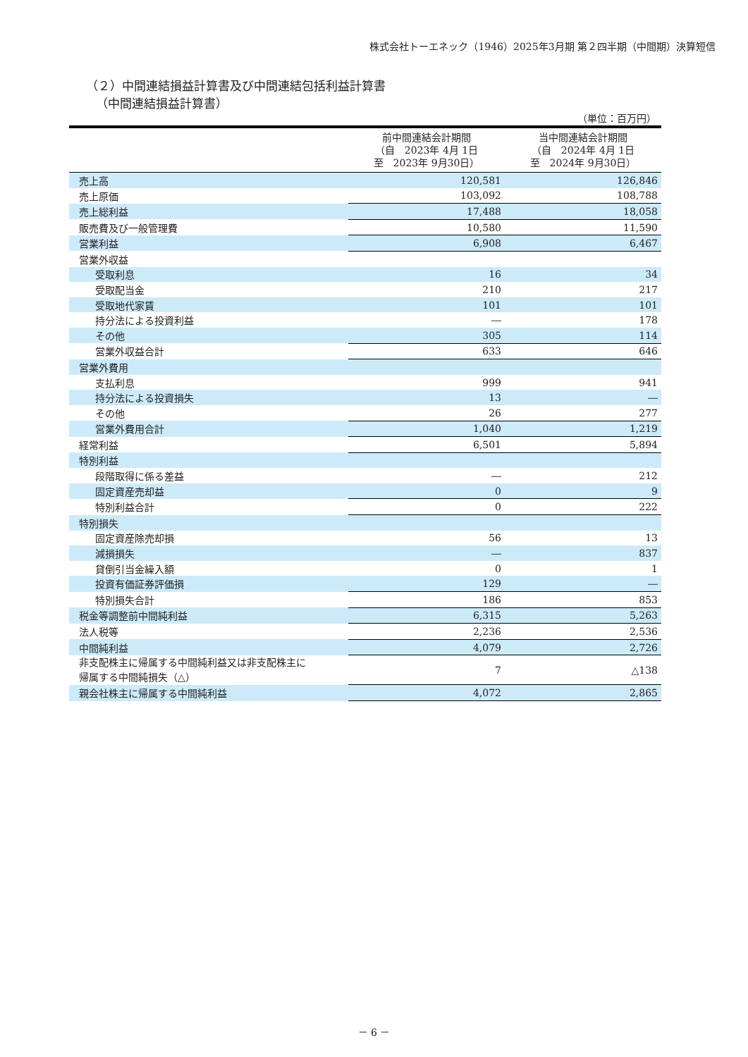株式会社トーエネック（1946）2025年3月期 第２四半期（中間期）決算短信
（２）中間連結損益計算書及び中間連結包括利益計算書
（中間連結損益計算書）
（単位：百万円）
| | 前中間連結会計期間 （自 2023年 4月 1日 至 2023年 9月30日） | 当中間連結会計期間 （自 2024年 4月 1日 至 2024年 9月30日） |
| --- | --- | --- |
| 売上高 | 120,581 | 126,846 |
| 売上原価 | 103,092 | 108,788 |
| 売上総利益 | 17,488 | 18,058 |
| 販売費及び一般管理費 | 10,580 | 11,590 |
| 営業利益 | 6,908 | 6,467 |
| 営業外収益 | | |
| 受取利息 | 16 | 34 |
| 受取配当金 | 210 | 217 |
| 受取地代家賃 | 101 | 101 |
| 持分法による投資利益 | ― | 178 |
| その他 | 305 | 114 |
| 営業外収益合計 | 633 | 646 |
| 営業外費用 | | |
| 支払利息 | 999 | 941 |
| 持分法による投資損失 | 13 | ― |
| その他 | 26 | 277 |
| 営業外費用合計 | 1,040 | 1,219 |
| 経常利益 | 6,501 | 5,894 |
| 特別利益 | | |
| 段階取得に係る差益 | ― | 212 |
| 固定資産売却益 | 0 | 9 |
| 特別利益合計 | 0 | 222 |
| 特別損失 | | |
| 固定資産除売却損 | 56 | 13 |
| 減損損失 | ― | 837 |
| 貸倒引当金繰入額 | 0 | 1 |
| 投資有価証券評価損 | 129 | ― |
| 特別損失合計 | 186 | 853 |
| 税金等調整前中間純利益 | 6,315 | 5,263 |
| 法人税等 | 2,236 | 2,536 |
| 中間純利益 | 4,079 | 2,726 |
| 非支配株主に帰属する中間純利益又は非支配株主に 帰属する中間純損失（△） | 7 | △138 |
| 親会社株主に帰属する中間純利益 | 4,072 | 2,865 |
－ 6 －